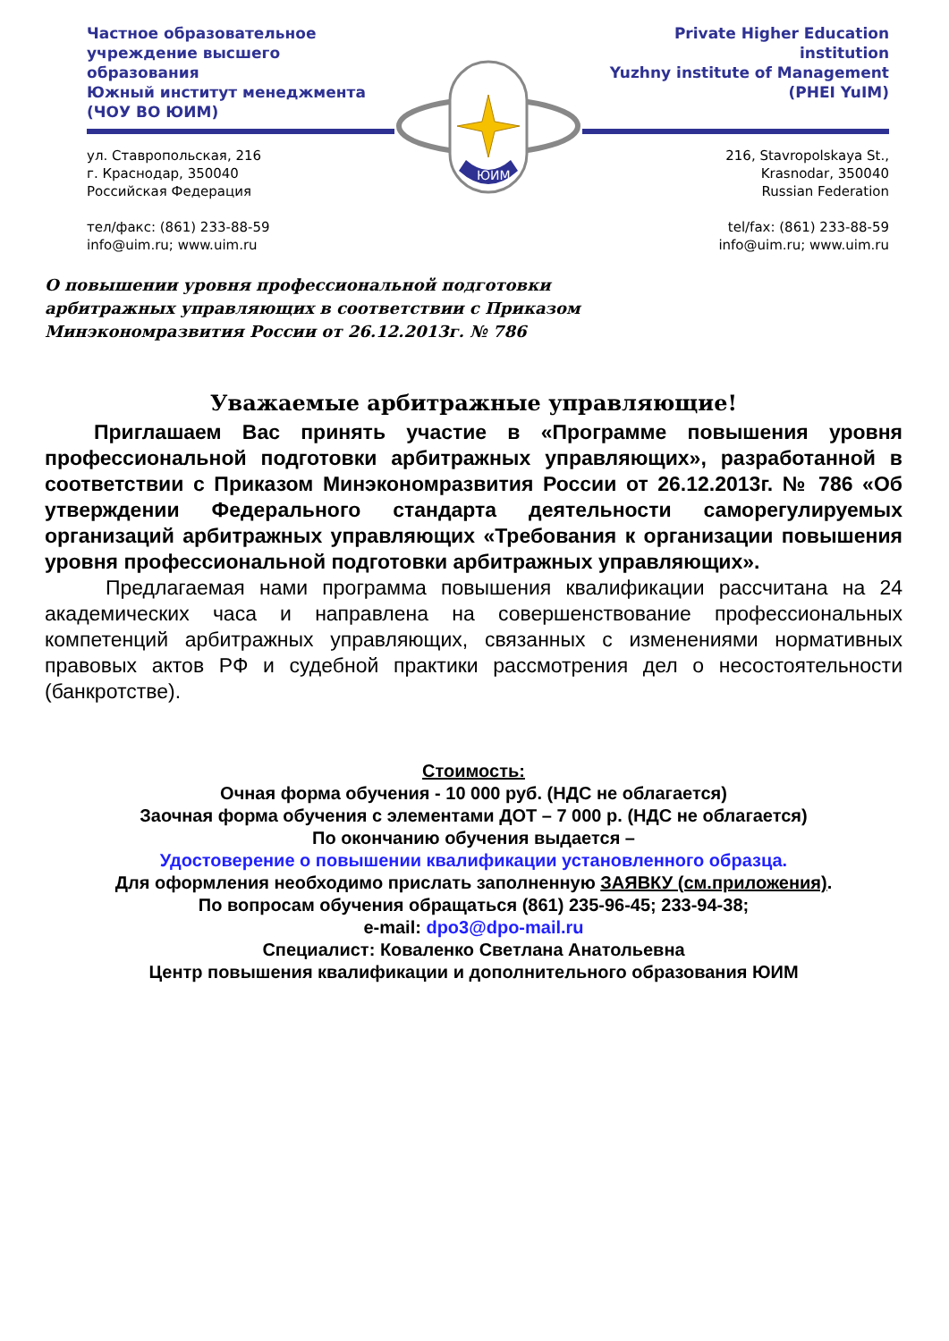Частное образовательное
учреждение высшего образования
Южный институт менеджмента
(ЧОУ ВО ЮИМ)
ул. Ставропольская, 216
г. Краснодар, 350040
Российская Федерация
тел/факс: (861) 233-88-59
info@uim.ru; www.uim.ru
ЮИМ
Private Higher Education institution
Yuzhny institute of Management
(PHEI YuIM)
216, Stavropolskaya St.,
Krasnodar, 350040
Russian Federation
tel/fax: (861) 233-88-59
info@uim.ru; www.uim.ru
О повышении уровня профессиональной подготовки
арбитражных управляющих в соответствии с Приказом
Минэкономразвития России от 26.12.2013г. № 786
Уважаемые арбитражные управляющие!
Приглашаем Вас принять участие в «Программе повышения уровня профессиональной подготовки арбитражных управляющих», разработанной в соответствии с Приказом Минэкономразвития России от 26.12.2013г. № 786 «Об утверждении Федерального стандарта деятельности саморегулируемых организаций арбитражных управляющих «Требования к организации повышения уровня профессиональной подготовки арбитражных управляющих».
Предлагаемая нами программа повышения квалификации рассчитана на 24 академических часа и направлена на совершенствование профессиональных компетенций арбитражных управляющих, связанных с изменениями нормативных правовых актов РФ и судебной практики рассмотрения дел о несостоятельности (банкротстве).
Стоимость:
Очная форма обучения - 10 000 руб. (НДС не облагается)
Заочная форма обучения с элементами ДОТ – 7 000 р. (НДС не облагается)
По окончанию обучения выдается –
Удостоверение о повышении квалификации установленного образца.
Для оформления необходимо прислать заполненную ЗАЯВКУ (см.приложения).
По вопросам обучения обращаться (861) 235-96-45; 233-94-38;
e-mail: dpo3@dpo-mail.ru
Специалист: Коваленко Светлана Анатольевна
Центр повышения квалификации и дополнительного образования ЮИМ